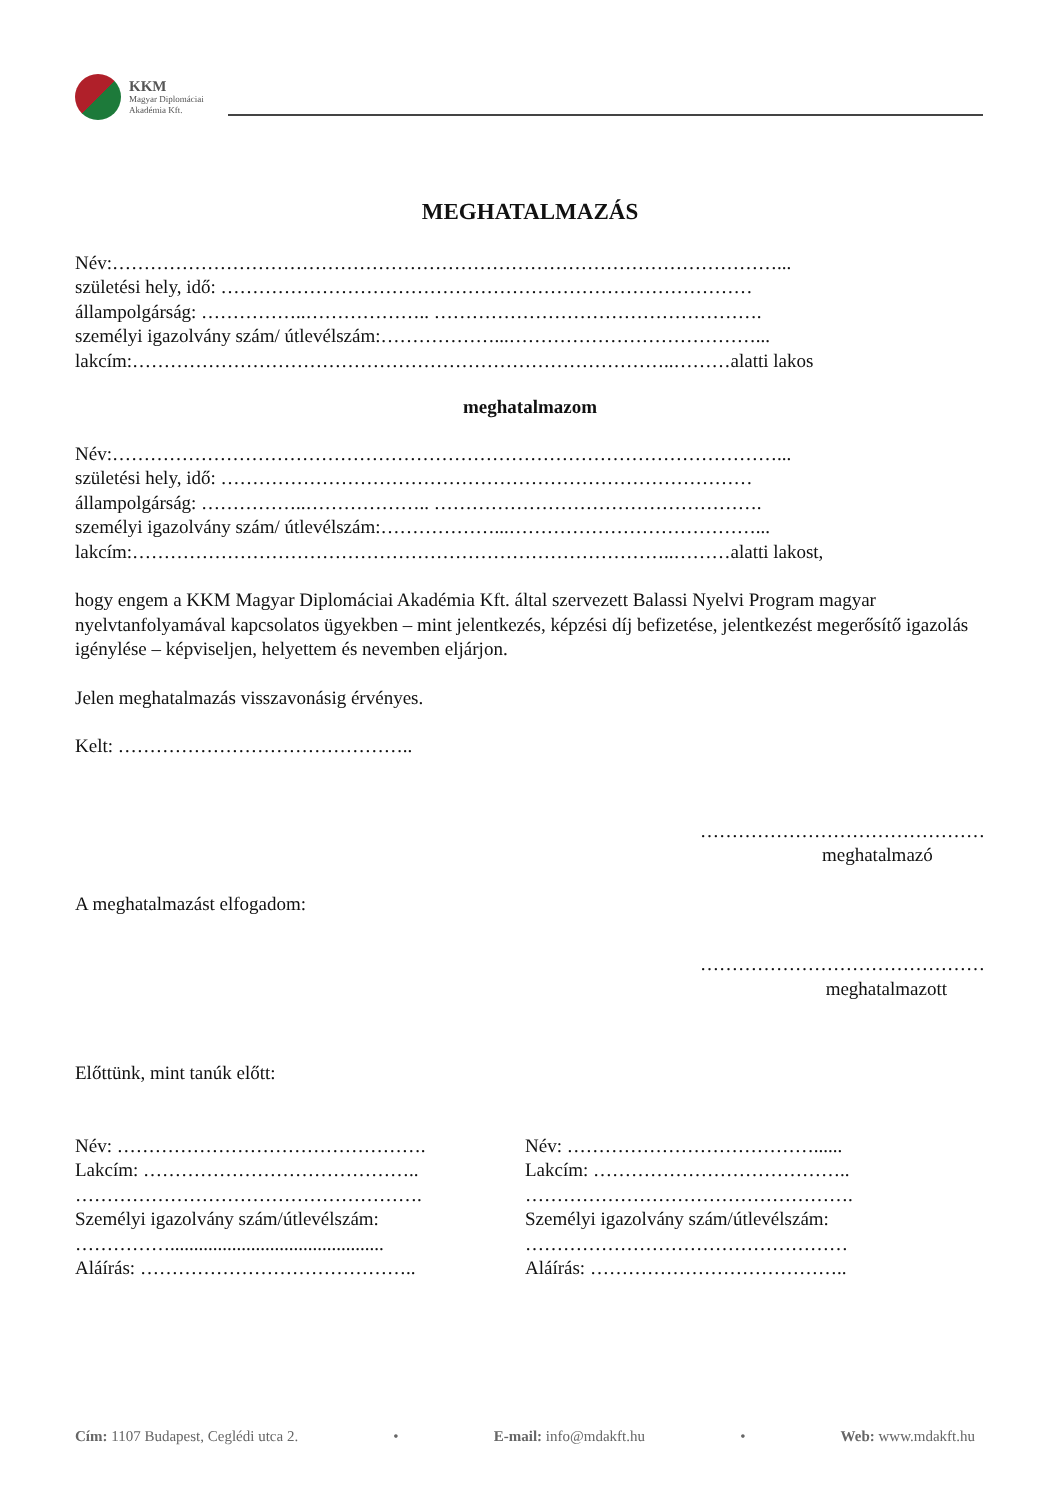KKM
Magyar Diplomáciai
Akadémia Kft.
MEGHATALMAZÁS
Név:……………………………………………………………………………………………...
születési hely, idő: …………………………………………………………………………
állampolgárság: ……………..……………….. …………………………………………….
személyi igazolvány szám/ útlevélszám:………………...…………………………………...
lakcím:…………………………………………………………………………..………alatti lakos
meghatalmazom
Név:……………………………………………………………………………………………...
születési hely, idő: …………………………………………………………………………
állampolgárság: ……………..……………….. …………………………………………….
személyi igazolvány szám/ útlevélszám:………………...…………………………………...
lakcím:…………………………………………………………………………..………alatti lakost,
hogy engem a KKM Magyar Diplomáciai Akadémia Kft. által szervezett Balassi Nyelvi Program magyar nyelvtanfolyamával kapcsolatos ügyekben – mint jelentkezés, képzési díj befizetése, jelentkezést megerősítő igazolás igénylése – képviseljen, helyettem és nevemben eljárjon.
Jelen meghatalmazás visszavonásig érvényes.
Kelt: ………………………………………..
………………………………………
meghatalmazó
A meghatalmazást elfogadom:
………………………………………
meghatalmazott
Előttünk, mint tanúk előtt:
Név: ………………………………………….
Lakcím: ……………………………………..
……………………………………………….
Személyi igazolvány szám/útlevélszám:
…………….............................................
Aláírás: ……………………………………..
Név: …………………………………......
Lakcím: …………………………………..
…………………………………………….
Személyi igazolvány szám/útlevélszám:
……………………………………………
Aláírás: …………………………………..
Cím: 1107 Budapest, Ceglédi utca 2. • E-mail: info@mdakft.hu • Web: www.mdakft.hu